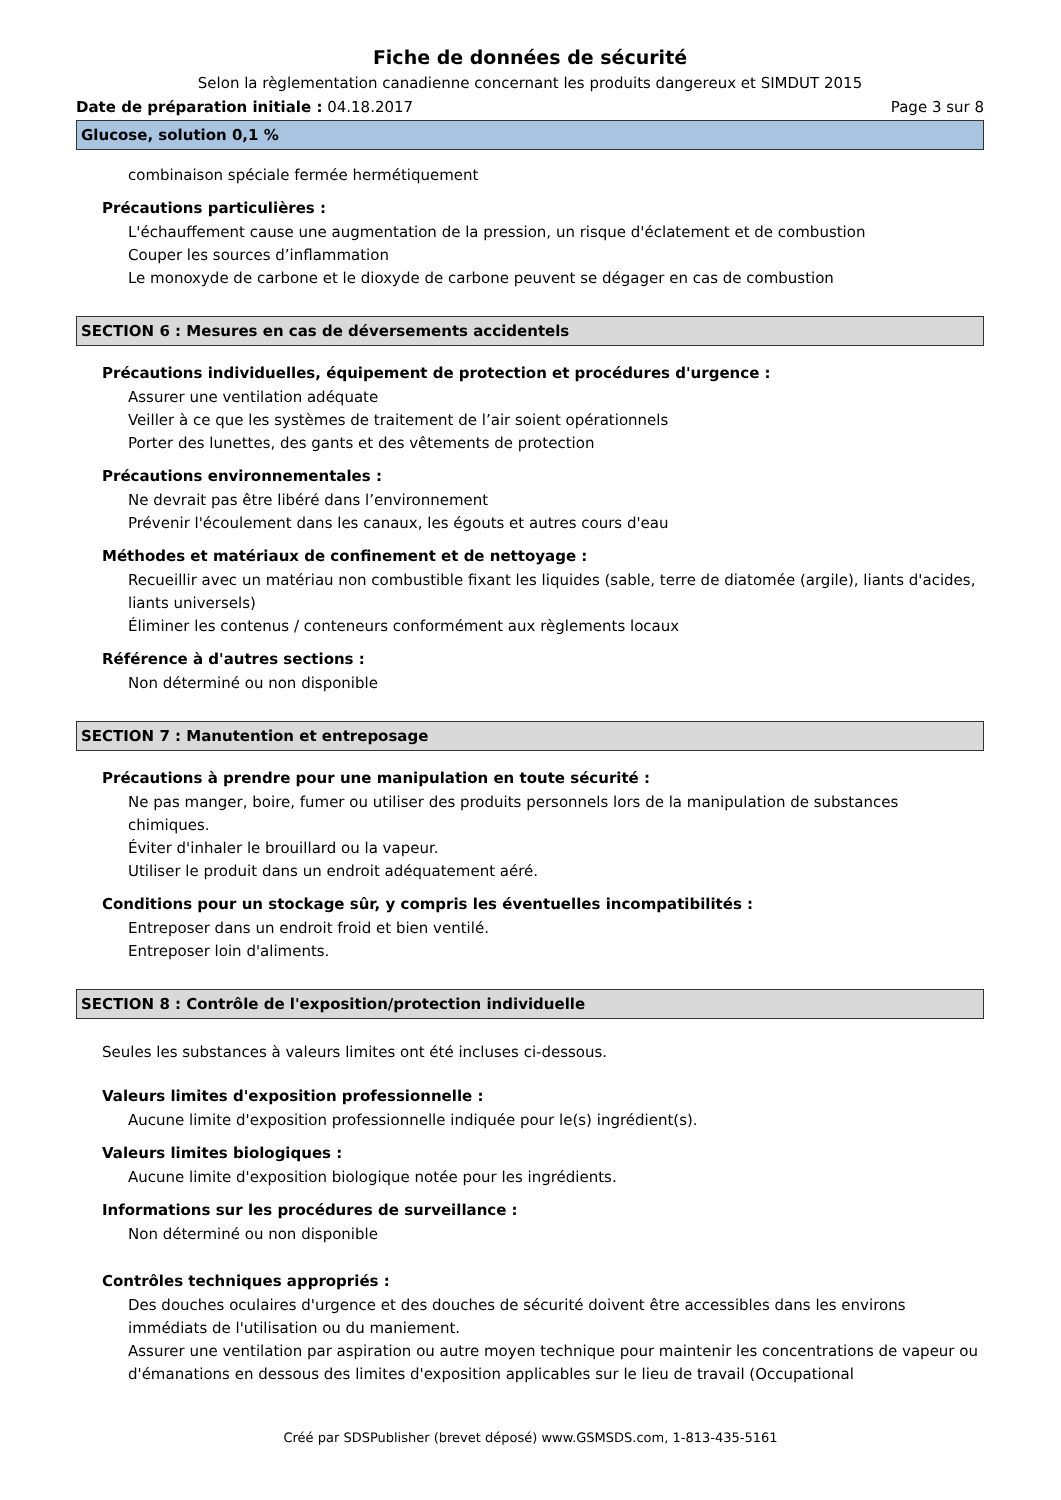Fiche de données de sécurité
Selon la règlementation canadienne concernant les produits dangereux et SIMDUT 2015
Date de préparation initiale : 04.18.2017 Page 3 sur 8
Glucose, solution 0,1 %
combinaison spéciale fermée hermétiquement
Précautions particulières :
L'échauffement cause une augmentation de la pression, un risque d'éclatement et de combustion
Couper les sources d’inflammation
Le monoxyde de carbone et le dioxyde de carbone peuvent se dégager en cas de combustion
SECTION 6 : Mesures en cas de déversements accidentels
Précautions individuelles, équipement de protection et procédures d'urgence :
Assurer une ventilation adéquate
Veiller à ce que les systèmes de traitement de l’air soient opérationnels
Porter des lunettes, des gants et des vêtements de protection
Précautions environnementales :
Ne devrait pas être libéré dans l’environnement
Prévenir l'écoulement dans les canaux, les égouts et autres cours d'eau
Méthodes et matériaux de confinement et de nettoyage :
Recueillir avec un matériau non combustible fixant les liquides (sable, terre de diatomée (argile), liants d'acides, liants universels)
Éliminer les contenus / conteneurs conformément aux règlements locaux
Référence à d'autres sections :
Non déterminé ou non disponible
SECTION 7 : Manutention et entreposage
Précautions à prendre pour une manipulation en toute sécurité :
Ne pas manger, boire, fumer ou utiliser des produits personnels lors de la manipulation de substances chimiques.
Éviter d'inhaler le brouillard ou la vapeur.
Utiliser le produit dans un endroit adéquatement aéré.
Conditions pour un stockage sûr, y compris les éventuelles incompatibilités :
Entreposer dans un endroit froid et bien ventilé.
Entreposer loin d'aliments.
SECTION 8 : Contrôle de l'exposition/protection individuelle
Seules les substances à valeurs limites ont été incluses ci-dessous.
Valeurs limites d'exposition professionnelle :
Aucune limite d'exposition professionnelle indiquée pour le(s) ingrédient(s).
Valeurs limites biologiques :
Aucune limite d'exposition biologique notée pour les ingrédients.
Informations sur les procédures de surveillance :
Non déterminé ou non disponible
Contrôles techniques appropriés :
Des douches oculaires d'urgence et des douches de sécurité doivent être accessibles dans les environs immédiats de l'utilisation ou du maniement.
Assurer une ventilation par aspiration ou autre moyen technique pour maintenir les concentrations de vapeur ou d'émanations en dessous des limites d'exposition applicables sur le lieu de travail (Occupational
Créé par SDSPublisher (brevet déposé) www.GSMSDS.com, 1-813-435-5161